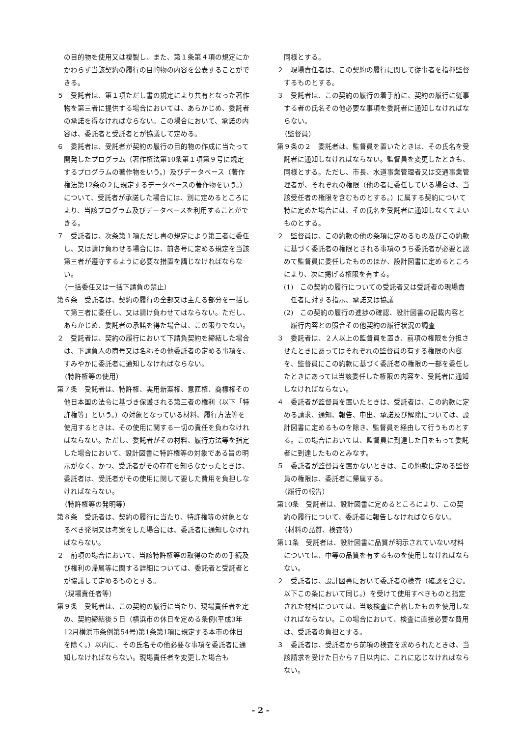の目的物を使用又は複製し、また、第１条第４項の規定にかかわらず当該契約の履行の目的物の内容を公表することができる。
５　受託者は、第１項ただし書の規定により共有となった著作物を第三者に提供する場合においては、あらかじめ、委託者の承諾を得なければならない。この場合において、承諾の内容は、委託者と受託者とが協議して定める。
６　委託者は、受託者が契約の履行の目的物の作成に当たって開発したプログラム（著作権法第10条第１項第９号に規定するプログラムの著作物をいう。）及びデータベース（著作権法第12条の２に規定するデータベースの著作物をいう。）について、受託者が承諾した場合には、別に定めるところにより、当該プログラム及びデータベースを利用することができる。
７　受託者は、次条第１項ただし書の規定により第三者に委任し、又は請け負わせる場合には、前各号に定める規定を当該第三者が遵守するように必要な措置を講じなければならない。
（一括委任又は一括下請負の禁止）
第６条　受託者は、契約の履行の全部又は主たる部分を一括して第三者に委任し、又は請け負わせてはならない。ただし、あらかじめ、委託者の承諾を得た場合は、この限りでない。
２　受託者は、契約の履行において下請負契約を締結した場合は、下請負人の商号又は名称その他委託者の定める事項を、すみやかに委託者に通知しなければならない。
（特許権等の使用）
第７条　受託者は、特許権、実用新案権、意匠権、商標権その他日本国の法令に基づき保護される第三者の権利（以下「特許権等」という。）の対象となっている材料、履行方法等を使用するときは、その使用に関する一切の責任を負わなければならない。ただし、委託者がその材料、履行方法等を指定した場合において、設計図書に特許権等の対象である旨の明示がなく、かつ、受託者がその存在を知らなかったときは、委託者は、受託者がその使用に関して要した費用を負担しなければならない。
（特許権等の発明等）
第８条　受託者は、契約の履行に当たり、特許権等の対象となるべき発明又は考案をした場合には、委託者に通知しなければならない。
２　前項の場合において、当該特許権等の取得のための手続及び権利の帰属等に関する詳細については、委託者と受託者とが協議して定めるものとする。
（現場責任者等）
第９条　受託者は、この契約の履行に当たり、現場責任者を定め、契約締結後５日（横浜市の休日を定める条例(平成3年12月横浜市条例第54号)第1条第1項に規定する本市の休日を除く。）以内に、その氏名その他必要な事項を委託者に通知しなければならない。現場責任者を変更した場合も
同様とする。
２　現場責任者は、この契約の履行に関して従事者を指揮監督するものとする。
３　受託者は、この契約の履行の着手前に、契約の履行に従事する者の氏名その他必要な事項を委託者に通知しなければならない。
（監督員）
第９条の２　委託者は、監督員を置いたときは、その氏名を受託者に通知しなければならない。監督員を変更したときも、同様とする。ただし、市長、水道事業管理者又は交通事業管理者が、それぞれの権限（他の者に委任している場合は、当該受任者の権限を含むものとする。）に属する契約について特に定めた場合には、その氏名を受託者に通知しなくてよいものとする。
２　監督員は、この約款の他の条項に定めるもの及びこの約款に基づく委託者の権限とされる事項のうち委託者が必要と認めて監督員に委任したもののほか、設計図書に定めるところにより、次に掲げる権限を有する。
(1)　この契約の履行についての受託者又は受託者の現場責任者に対する指示、承諾又は協議
(2)　この契約の履行の進捗の確認、設計図書の記載内容と履行内容との照合その他契約の履行状況の調査
３　委託者は、２人以上の監督員を置き、前項の権限を分担させたときにあってはそれぞれの監督員の有する権限の内容を、監督員にこの約款に基づく委託者の権限の一部を委任したときにあっては当該委任した権限の内容を、受託者に通知しなければならない。
４　委託者が監督員を置いたときは、受託者は、この約款に定める請求、通知、報告、申出、承諾及び解除については、設計図書に定めるものを除き、監督員を経由して行うものとする。この場合においては、監督員に到達した日をもって委託者に到達したものとみなす。
５　委託者が監督員を置かないときは、この約款に定める監督員の権限は、委託者に帰属する。
（履行の報告）
第10条　受託者は、設計図書に定めるところにより、この契約の履行について、委託者に報告しなければならない。
（材料の品質、検査等）
第11条　受託者は、設計図書に品質が明示されていない材料については、中等の品質を有するものを使用しなければならない。
２　受託者は、設計図書において委託者の検査（確認を含む。以下この条において同じ。）を受けて使用すべきものと指定された材料については、当該検査に合格したものを使用しなければならない。この場合において、検査に直接必要な費用は、受託者の負担とする。
３　委託者は、受託者から前項の検査を求められたときは、当該請求を受けた日から７日以内に、これに応じなければならない。
- 2 -